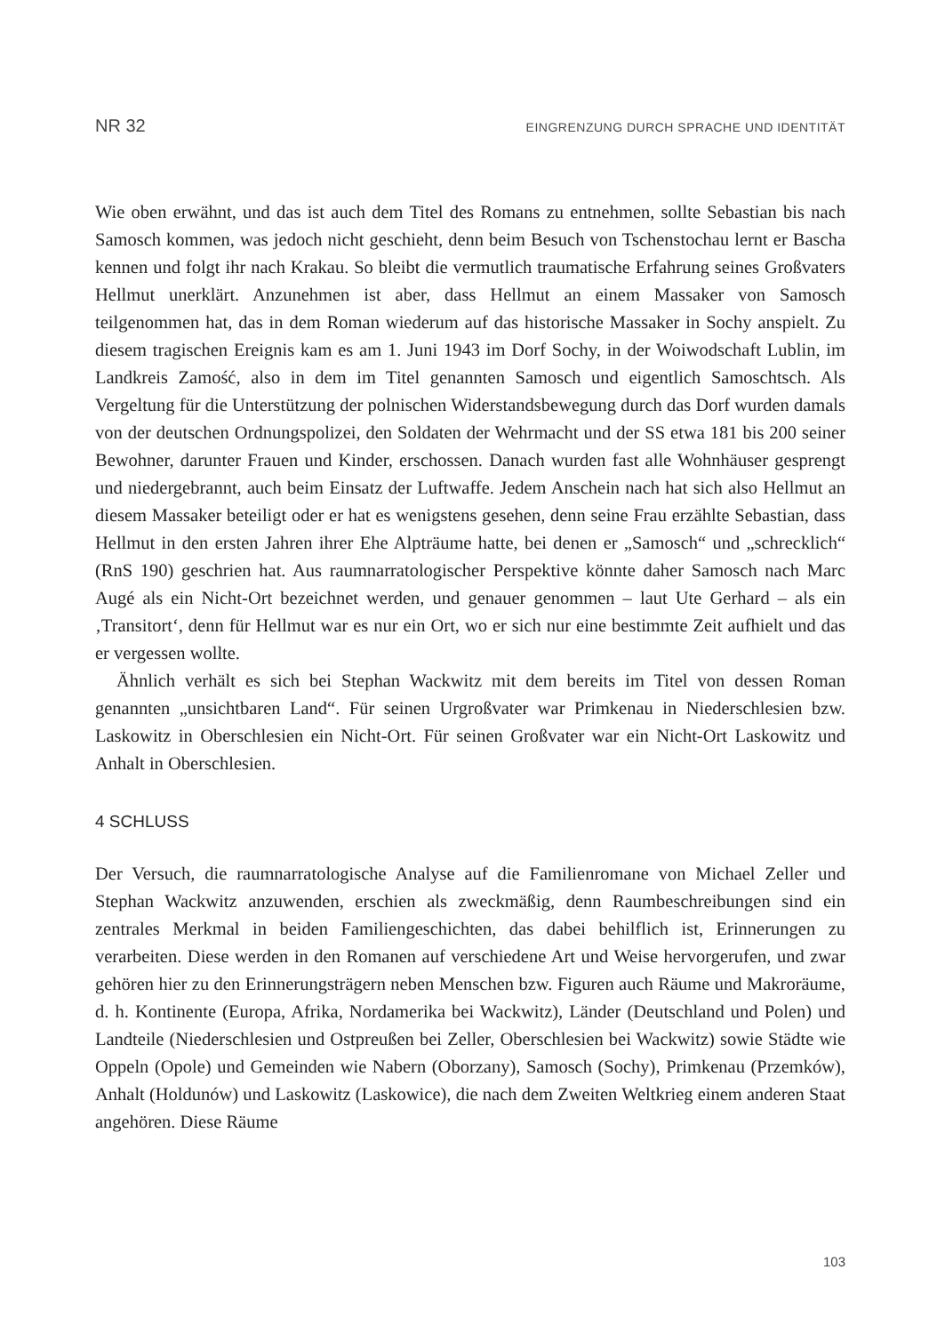NR 32 EINGRENZUNG DURCH SPRACHE UND IDENTITÄT
Wie oben erwähnt, und das ist auch dem Titel des Romans zu entnehmen, sollte Sebastian bis nach Samosch kommen, was jedoch nicht geschieht, denn beim Besuch von Tschensto­chau lernt er Bascha kennen und folgt ihr nach Krakau. So bleibt die vermutlich traumatische Erfahrung seines Großvaters Hellmut unerklärt. Anzunehmen ist aber, dass Hellmut an einem Massaker von Samosch teilgenommen hat, das in dem Roman wiederum auf das historische Massaker in Sochy anspielt. Zu diesem tragischen Ereignis kam es am 1. Juni 1943 im Dorf Sochy, in der Woiwodschaft Lublin, im Landkreis Zamość, also in dem im Titel genannten Samosch und eigentlich Samoschtsch. Als Vergeltung für die Unterstützung der polnischen Widerstandsbewegung durch das Dorf wurden damals von der deutschen Ordnungspolizei, den Soldaten der Wehrmacht und der SS etwa 181 bis 200 seiner Bewohner, darunter Frauen und Kinder, erschossen. Danach wurden fast alle Wohnhäuser gesprengt und niedergebrannt, auch beim Einsatz der Luftwaffe. Jedem Anschein nach hat sich also Hellmut an diesem Massaker beteiligt oder er hat es wenigstens gesehen, denn seine Frau erzählte Sebastian, dass Hellmut in den ersten Jahren ihrer Ehe Alpträume hatte, bei denen er „Samosch“ und „schrecklich“ (RnS 190) geschrien hat. Aus raumnarratologischer Perspektive könnte daher Samosch nach Marc Augé als ein Nicht-Ort bezeichnet werden, und genauer genommen – laut Ute Gerhard – als ein ‚Transitort‘, denn für Hellmut war es nur ein Ort, wo er sich nur eine bestimmte Zeit aufhielt und das er vergessen wollte.
Ähnlich verhält es sich bei Stephan Wackwitz mit dem bereits im Titel von dessen Roman genannten „unsichtbaren Land“. Für seinen Urgroßvater war Primkenau in Niederschlesien bzw. Laskowitz in Oberschlesien ein Nicht-Ort. Für seinen Großvater war ein Nicht-Ort Laskowitz und Anhalt in Oberschlesien.
4 SCHLUSS
Der Versuch, die raumnarratologische Analyse auf die Familienromane von Michael Zeller und Stephan Wackwitz anzuwenden, erschien als zweckmäßig, denn Raumbeschreibungen sind ein zentrales Merkmal in beiden Familiengeschichten, das dabei behilflich ist, Erinne­rungen zu verarbeiten. Diese werden in den Romanen auf verschiedene Art und Weise her­vorgerufen, und zwar gehören hier zu den Erinnerungsträgern neben Menschen bzw. Figuren auch Räume und Makroräume, d. h. Kontinente (Europa, Afrika, Nordamerika bei Wackwitz), Länder (Deutschland und Polen) und Landteile (Niederschlesien und Ostpreußen bei Zeller, Oberschlesien bei Wackwitz) sowie Städte wie Oppeln (Opole) und Gemeinden wie Nabern (Oborzany), Samosch (Sochy), Primkenau (Przemków), Anhalt (Holdunów) und Laskowitz (Laskowice), die nach dem Zweiten Weltkrieg einem anderen Staat angehören. Diese Räume
103